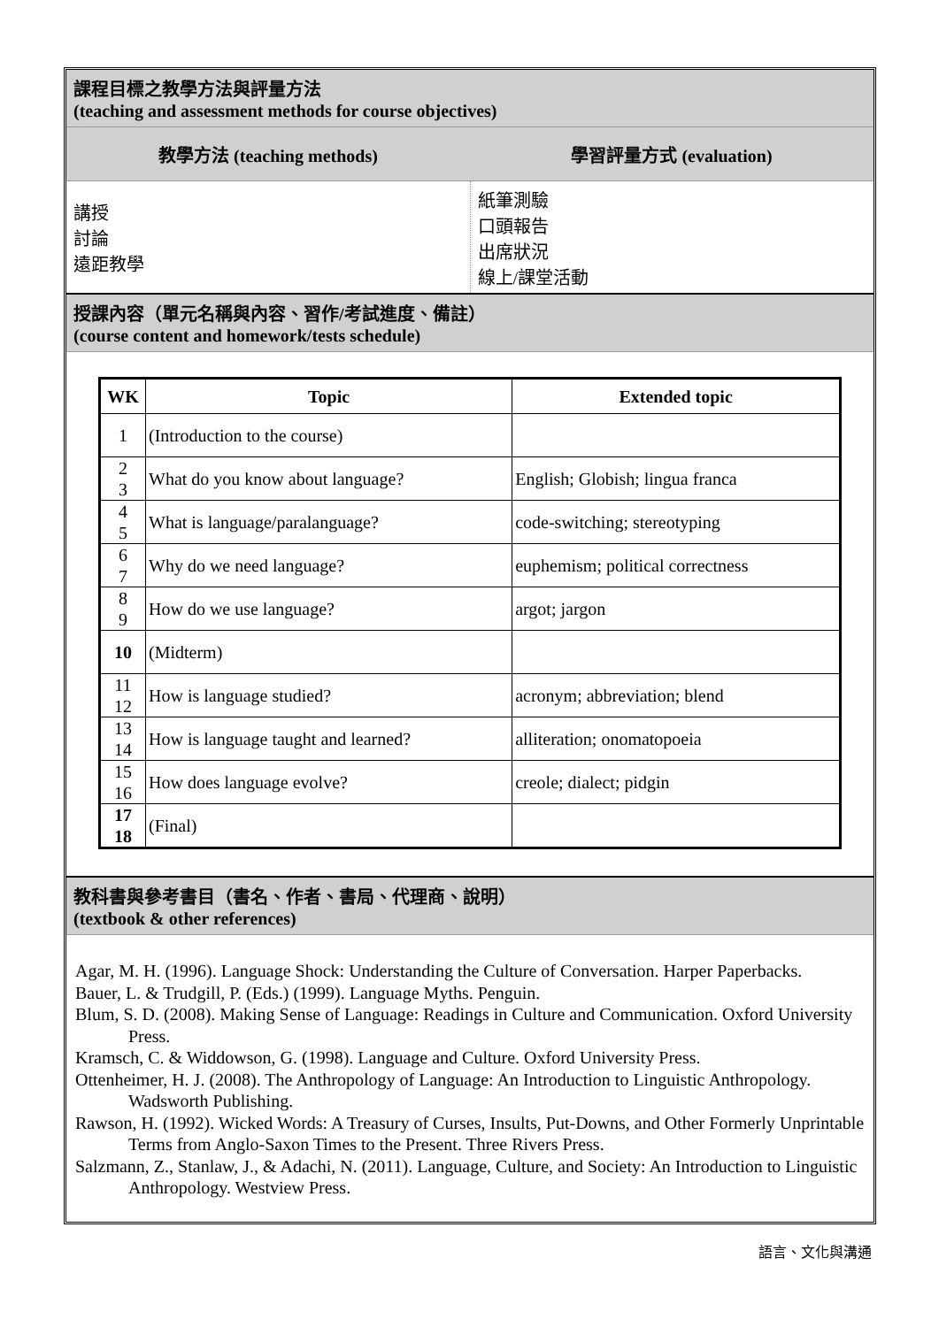課程目標之教學方法與評量方法
(teaching and assessment methods for course objectives)
教學方法 (teaching methods) 學習評量方式 (evaluation)
講授
討論
遠距教學
紙筆測驗
口頭報告
出席狀況
線上/課堂活動
授課內容（單元名稱與內容、習作/考試進度、備註）
(course content and homework/tests schedule)
| WK | Topic | Extended topic |
| --- | --- | --- |
| 1 | (Introduction to the course) | |
| 2 3 | What do you know about language? | English; Globish; lingua franca |
| 4 5 | What is language/paralanguage? | code-switching; stereotyping |
| 6 7 | Why do we need language? | euphemism; political correctness |
| 8 9 | How do we use language? | argot; jargon |
| 10 | (Midterm) | |
| 11 12 | How is language studied? | acronym; abbreviation; blend |
| 13 14 | How is language taught and learned? | alliteration; onomatopoeia |
| 15 16 | How does language evolve? | creole; dialect; pidgin |
| 17 18 | (Final) | |
教科書與參考書目（書名、作者、書局、代理商、說明）
(textbook & other references)
Agar, M. H. (1996). Language Shock: Understanding the Culture of Conversation. Harper Paperbacks.
Bauer, L. & Trudgill, P. (Eds.) (1999). Language Myths. Penguin.
Blum, S. D. (2008). Making Sense of Language: Readings in Culture and Communication. Oxford University Press.
Kramsch, C. & Widdowson, G. (1998). Language and Culture. Oxford University Press.
Ottenheimer, H. J. (2008). The Anthropology of Language: An Introduction to Linguistic Anthropology. Wadsworth Publishing.
Rawson, H. (1992). Wicked Words: A Treasury of Curses, Insults, Put-Downs, and Other Formerly Unprintable Terms from Anglo-Saxon Times to the Present. Three Rivers Press.
Salzmann, Z., Stanlaw, J., & Adachi, N. (2011). Language, Culture, and Society: An Introduction to Linguistic Anthropology. Westview Press.
語言、文化與溝通